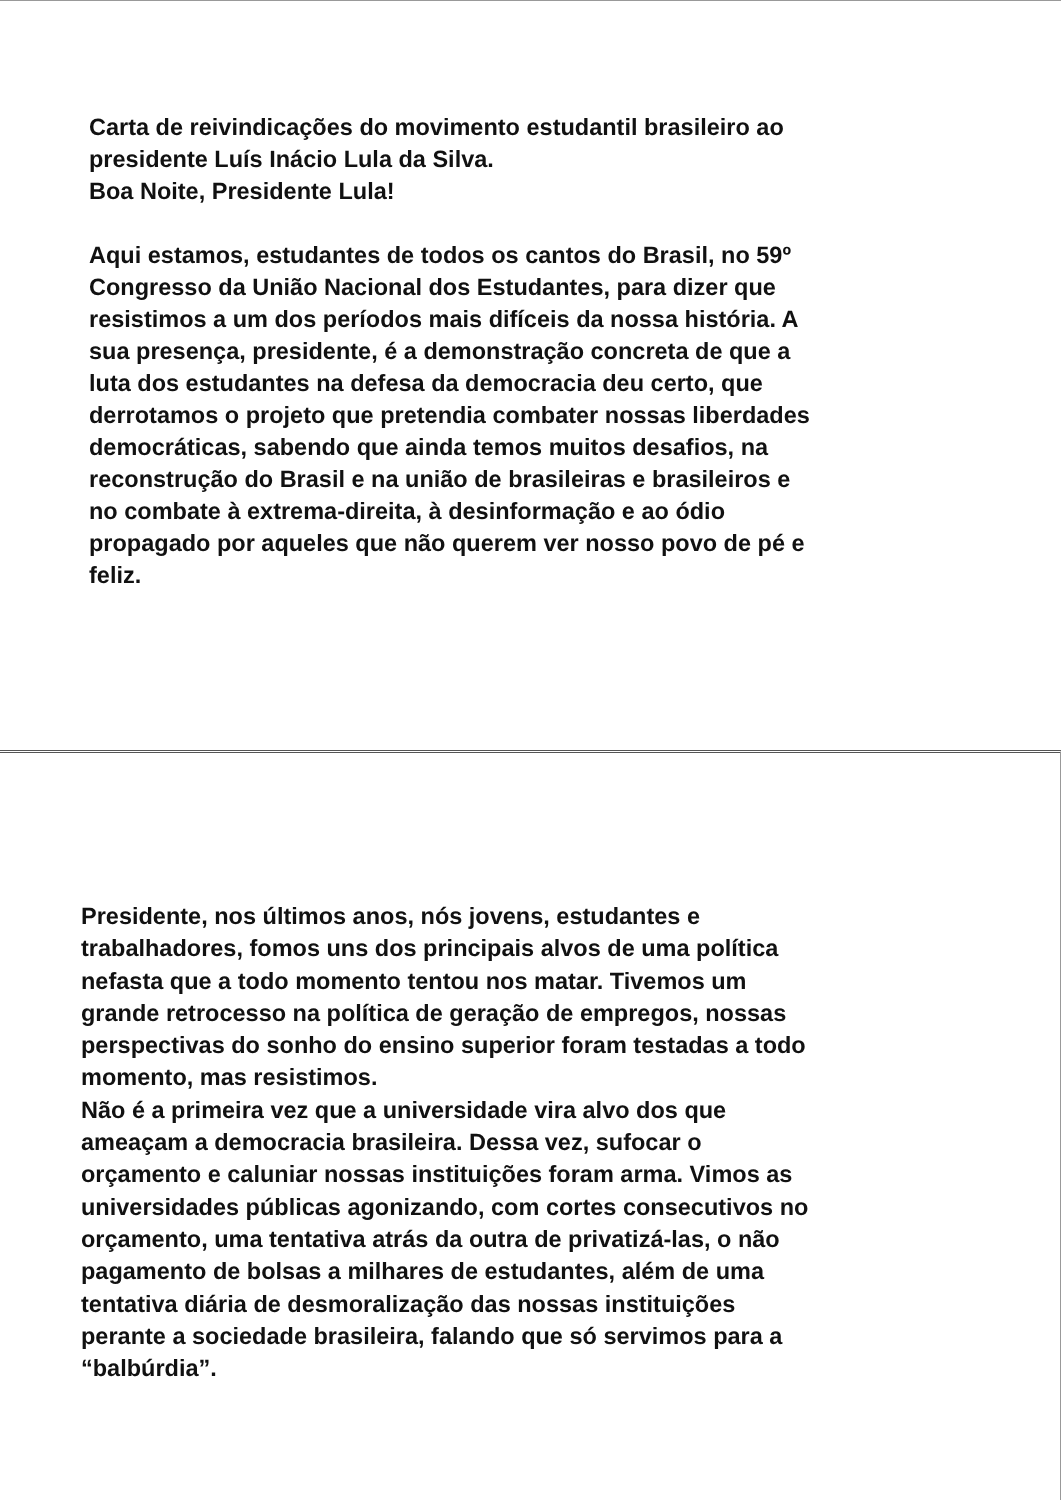Carta de reivindicações do movimento estudantil brasileiro ao
presidente Luís Inácio Lula da Silva.
Boa Noite, Presidente Lula!
Aqui estamos, estudantes de todos os cantos do Brasil, no 59º
Congresso da União Nacional dos Estudantes, para dizer que
resistimos a um dos períodos mais difíceis da nossa história. A
sua presença, presidente, é a demonstração concreta de que a
luta dos estudantes na defesa da democracia deu certo, que
derrotamos o projeto que pretendia combater nossas liberdades
democráticas, sabendo que ainda temos muitos desafios, na
reconstrução do Brasil e na união de brasileiras e brasileiros e
no combate à extrema-direita, à desinformação e ao ódio
propagado por aqueles que não querem ver nosso povo de pé e
feliz.
Presidente, nos últimos anos, nós jovens, estudantes e
trabalhadores, fomos uns dos principais alvos de uma política
nefasta que a todo momento tentou nos matar. Tivemos um
grande retrocesso na política de geração de empregos, nossas
perspectivas do sonho do ensino superior foram testadas a todo
momento, mas resistimos.
Não é a primeira vez que a universidade vira alvo dos que
ameaçam a democracia brasileira. Dessa vez, sufocar o
orçamento e caluniar nossas instituições foram arma. Vimos as
universidades públicas agonizando, com cortes consecutivos no
orçamento, uma tentativa atrás da outra de privatizá-las, o não
pagamento de bolsas a milhares de estudantes, além de uma
tentativa diária de desmoralização das nossas instituições
perante a sociedade brasileira, falando que só servimos para a
“balbúrdia”.